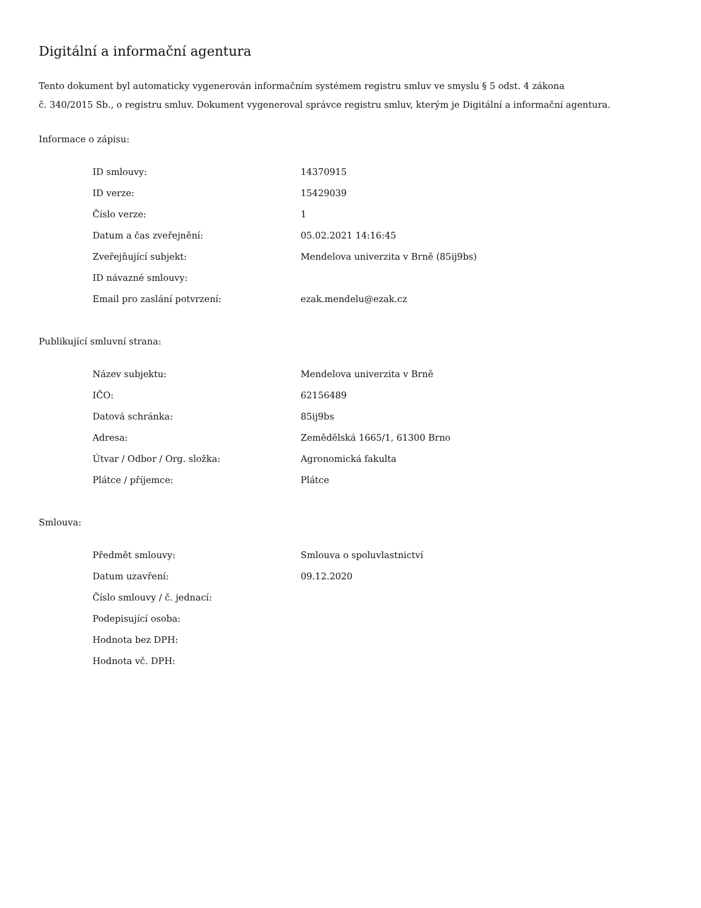Digitální a informační agentura
Tento dokument byl automaticky vygenerován informačním systémem registru smluv ve smyslu § 5 odst. 4 zákona
č. 340/2015 Sb., o registru smluv. Dokument vygeneroval správce registru smluv, kterým je Digitální a informační agentura.
Informace o zápisu:
| ID smlouvy: | 14370915 |
| ID verze: | 15429039 |
| Číslo verze: | 1 |
| Datum a čas zveřejnění: | 05.02.2021 14:16:45 |
| Zveřejňující subjekt: | Mendelova univerzita v Brně (85ij9bs) |
| ID návazné smlouvy: | |
| Email pro zaslání potvrzení: | ezak.mendelu@ezak.cz |
Publikující smluvní strana:
| Název subjektu: | Mendelova univerzita v Brně |
| IČO: | 62156489 |
| Datová schránka: | 85ij9bs |
| Adresa: | Zemědělská 1665/1, 61300 Brno |
| Útvar / Odbor / Org. složka: | Agronomická fakulta |
| Plátce / příjemce: | Plátce |
Smlouva:
| Předmět smlouvy: | Smlouva o spoluvlastnictví |
| Datum uzavření: | 09.12.2020 |
| Číslo smlouvy / č. jednací: | |
| Podepisující osoba: | |
| Hodnota bez DPH: | |
| Hodnota vč. DPH: | |